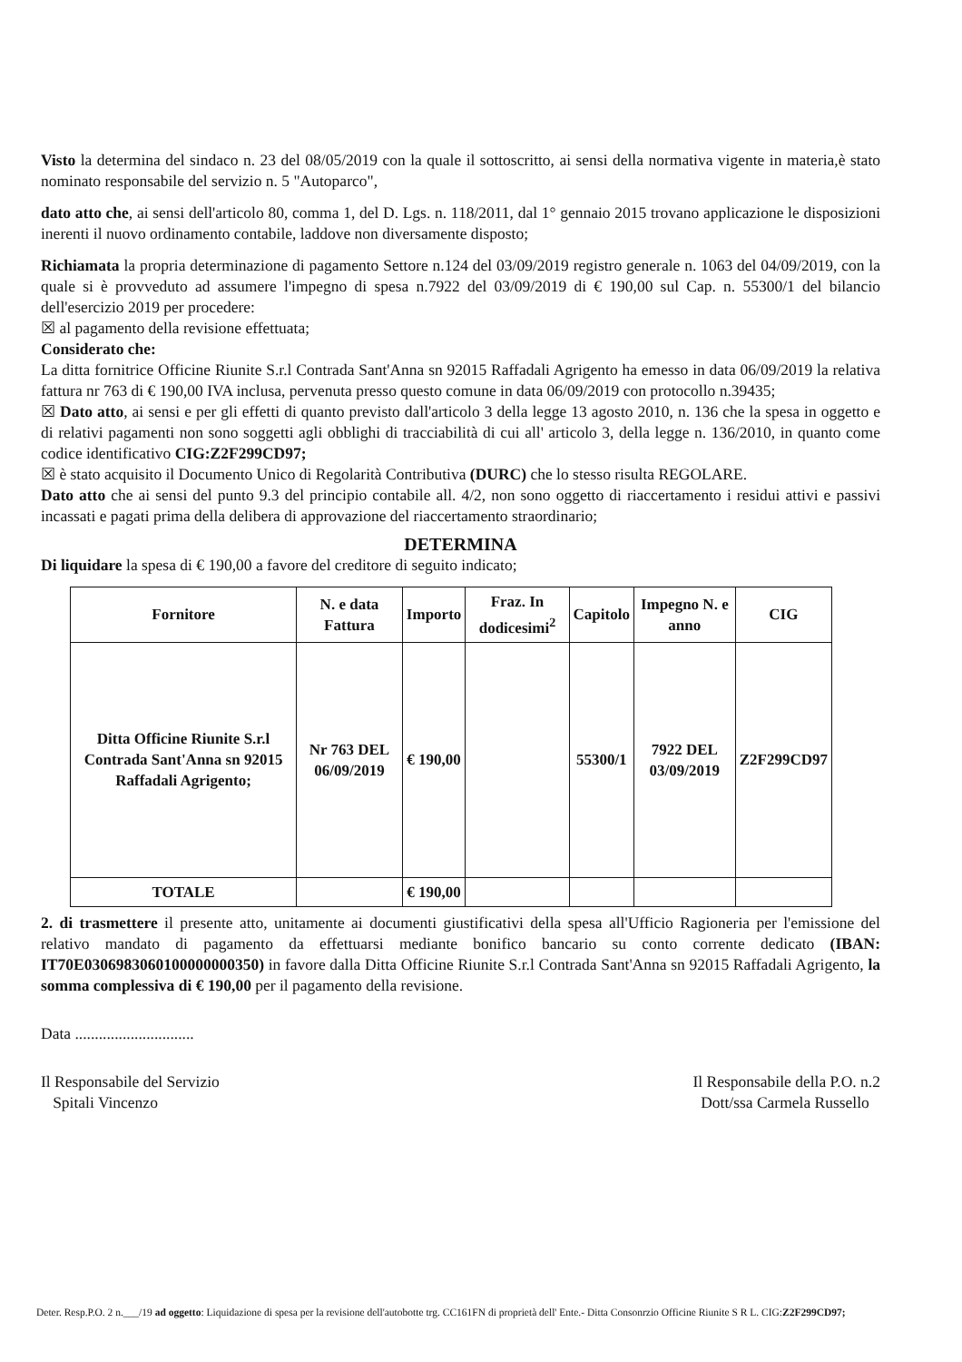Visto la determina del sindaco n. 23 del 08/05/2019 con la quale il sottoscritto, ai sensi della normativa vigente in materia,è stato nominato responsabile del servizio n. 5 "Autoparco",
dato atto che, ai sensi dell'articolo 80, comma 1, del D. Lgs. n. 118/2011, dal 1° gennaio 2015 trovano applicazione le disposizioni inerenti il nuovo ordinamento contabile, laddove non diversamente disposto;
Richiamata la propria determinazione di pagamento Settore n.124 del 03/09/2019 registro generale n. 1063 del 04/09/2019, con la quale si è provveduto ad assumere l'impegno di spesa n.7922 del 03/09/2019 di € 190,00 sul Cap. n. 55300/1 del bilancio dell'esercizio 2019 per procedere:
☒ al pagamento della revisione effettuata;
Considerato che:
La ditta fornitrice Officine Riunite S.r.l Contrada Sant'Anna sn 92015 Raffadali Agrigento ha emesso in data 06/09/2019 la relativa fattura nr 763 di € 190,00 IVA inclusa, pervenuta presso questo comune in data 06/09/2019 con protocollo n.39435;
☒ Dato atto, ai sensi e per gli effetti di quanto previsto dall'articolo 3 della legge 13 agosto 2010, n. 136 che la spesa in oggetto e di relativi pagamenti non sono soggetti agli obblighi di tracciabilità di cui all' articolo 3, della legge n. 136/2010, in quanto come codice identificativo CIG:Z2F299CD97;
☒ è stato acquisito il Documento Unico di Regolarità Contributiva (DURC) che lo stesso risulta REGOLARE.
Dato atto che ai sensi del punto 9.3 del principio contabile all. 4/2, non sono oggetto di riaccertamento i residui attivi e passivi incassati e pagati prima della delibera di approvazione del riaccertamento straordinario;
DETERMINA
Di liquidare la spesa di € 190,00 a favore del creditore di seguito indicato;
| Fornitore | N. e data Fattura | Importo | Fraz. In dodicesimi<sup>2</sup> | Capitolo | Impegno N. e anno | CIG |
| --- | --- | --- | --- | --- | --- | --- |
| Ditta Officine Riunite S.r.l Contrada Sant'Anna sn 92015 Raffadali Agrigento; | Nr 763 DEL 06/09/2019 | € 190,00 | | 55300/1 | 7922 DEL 03/09/2019 | Z2F299CD97 |
| TOTALE | | € 190,00 | | | | |
2. di trasmettere il presente atto, unitamente ai documenti giustificativi della spesa all'Ufficio Ragioneria per l'emissione del relativo mandato di pagamento da effettuarsi mediante bonifico bancario su conto corrente dedicato (IBAN: IT70E0306983060100000000350) in favore dalla Ditta Officine Riunite S.r.l Contrada Sant'Anna sn 92015 Raffadali Agrigento, la somma complessiva di € 190,00 per il pagamento della revisione.
Data ..............................
Il Responsabile del Servizio
Spitali Vincenzo
Il Responsabile della P.O. n.2
Dott/ssa Carmela Russello
Deter. Resp.P.O. 2 n.___/19 ad oggetto: Liquidazione di spesa per la revisione dell'autobotte trg. CC161FN di proprietà dell' Ente.- Ditta Consonrzio Officine Riunite S R L. CIG:Z2F299CD97;